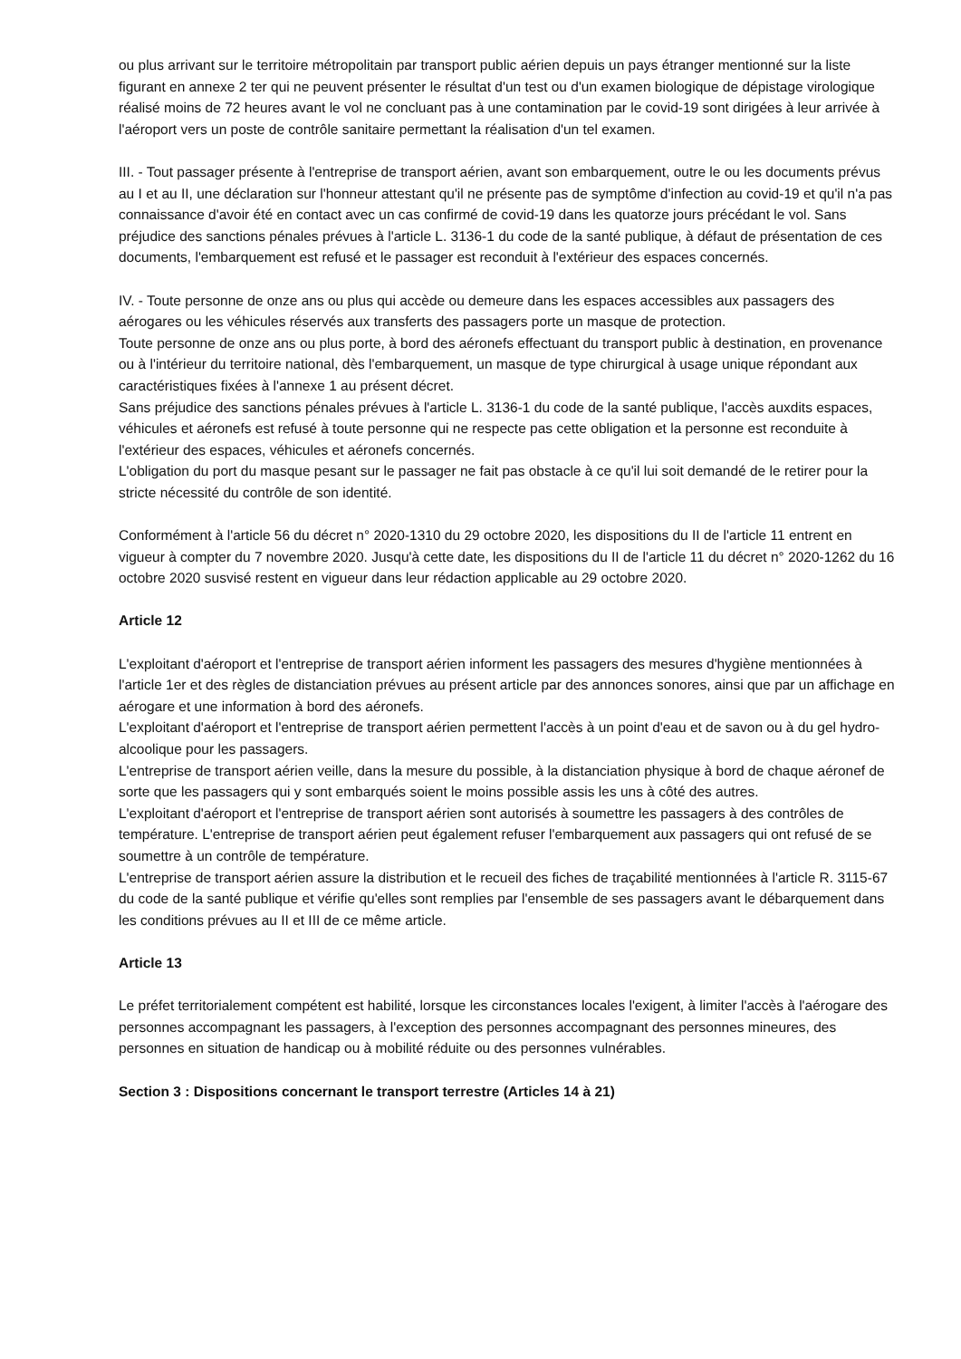ou plus arrivant sur le territoire métropolitain par transport public aérien depuis un pays étranger mentionné sur la liste figurant en annexe 2 ter qui ne peuvent présenter le résultat d'un test ou d'un examen biologique de dépistage virologique réalisé moins de 72 heures avant le vol ne concluant pas à une contamination par le covid-19 sont dirigées à leur arrivée à l'aéroport vers un poste de contrôle sanitaire permettant la réalisation d'un tel examen.
III. - Tout passager présente à l'entreprise de transport aérien, avant son embarquement, outre le ou les documents prévus au I et au II, une déclaration sur l'honneur attestant qu'il ne présente pas de symptôme d'infection au covid-19 et qu'il n'a pas connaissance d'avoir été en contact avec un cas confirmé de covid-19 dans les quatorze jours précédant le vol. Sans préjudice des sanctions pénales prévues à l'article L. 3136-1 du code de la santé publique, à défaut de présentation de ces documents, l'embarquement est refusé et le passager est reconduit à l'extérieur des espaces concernés.
IV. - Toute personne de onze ans ou plus qui accède ou demeure dans les espaces accessibles aux passagers des aérogares ou les véhicules réservés aux transferts des passagers porte un masque de protection.
Toute personne de onze ans ou plus porte, à bord des aéronefs effectuant du transport public à destination, en provenance ou à l'intérieur du territoire national, dès l'embarquement, un masque de type chirurgical à usage unique répondant aux caractéristiques fixées à l'annexe 1 au présent décret.
Sans préjudice des sanctions pénales prévues à l'article L. 3136-1 du code de la santé publique, l'accès auxdits espaces, véhicules et aéronefs est refusé à toute personne qui ne respecte pas cette obligation et la personne est reconduite à l'extérieur des espaces, véhicules et aéronefs concernés.
L'obligation du port du masque pesant sur le passager ne fait pas obstacle à ce qu'il lui soit demandé de le retirer pour la stricte nécessité du contrôle de son identité.
Conformément à l'article 56 du décret n° 2020-1310 du 29 octobre 2020, les dispositions du II de l'article 11 entrent en vigueur à compter du 7 novembre 2020. Jusqu'à cette date, les dispositions du II de l'article 11 du décret n° 2020-1262 du 16 octobre 2020 susvisé restent en vigueur dans leur rédaction applicable au 29 octobre 2020.
Article 12
L'exploitant d'aéroport et l'entreprise de transport aérien informent les passagers des mesures d'hygiène mentionnées à l'article 1er et des règles de distanciation prévues au présent article par des annonces sonores, ainsi que par un affichage en aérogare et une information à bord des aéronefs.
L'exploitant d'aéroport et l'entreprise de transport aérien permettent l'accès à un point d'eau et de savon ou à du gel hydro-alcoolique pour les passagers.
L'entreprise de transport aérien veille, dans la mesure du possible, à la distanciation physique à bord de chaque aéronef de sorte que les passagers qui y sont embarqués soient le moins possible assis les uns à côté des autres.
L'exploitant d'aéroport et l'entreprise de transport aérien sont autorisés à soumettre les passagers à des contrôles de température. L'entreprise de transport aérien peut également refuser l'embarquement aux passagers qui ont refusé de se soumettre à un contrôle de température.
L'entreprise de transport aérien assure la distribution et le recueil des fiches de traçabilité mentionnées à l'article R. 3115-67 du code de la santé publique et vérifie qu'elles sont remplies par l'ensemble de ses passagers avant le débarquement dans les conditions prévues au II et III de ce même article.
Article 13
Le préfet territorialement compétent est habilité, lorsque les circonstances locales l'exigent, à limiter l'accès à l'aérogare des personnes accompagnant les passagers, à l'exception des personnes accompagnant des personnes mineures, des personnes en situation de handicap ou à mobilité réduite ou des personnes vulnérables.
Section 3 : Dispositions concernant le transport terrestre (Articles 14 à 21)